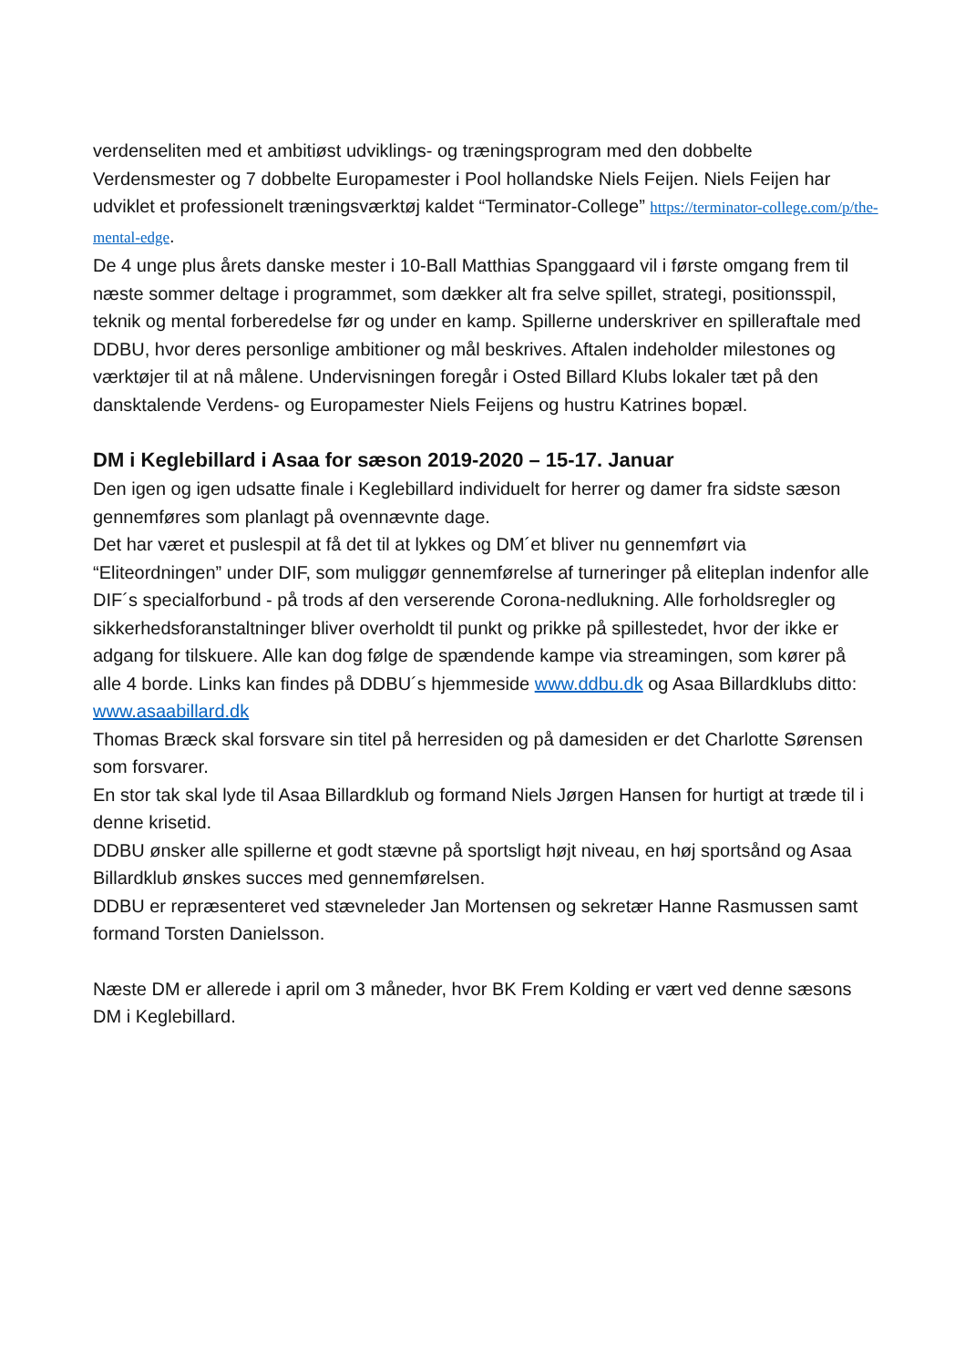verdenseliten med et ambitiøst udviklings- og træningsprogram med den dobbelte Verdensmester og 7 dobbelte Europamester i Pool hollandske Niels Feijen. Niels Feijen har udviklet et professionelt træningsværktøj kaldet “Terminator-College” https://terminator-college.com/p/the-mental-edge.
De 4 unge plus årets danske mester i 10-Ball Matthias Spanggaard vil i første omgang frem til næste sommer deltage i programmet, som dækker alt fra selve spillet, strategi, positionsspil, teknik og mental forberedelse før og under en kamp. Spillerne underskriver en spilleraftale med DDBU, hvor deres personlige ambitioner og mål beskrives. Aftalen indeholder milestones og værktøjer til at nå målene. Undervisningen foregår i Osted Billard Klubs lokaler tæt på den dansktalende Verdens- og Europamester Niels Feijens og hustru Katrines bopæl.
DM i Keglebillard i Asaa for sæson 2019-2020 – 15-17. Januar
Den igen og igen udsatte finale i Keglebillard individuelt for herrer og damer fra sidste sæson gennemføres som planlagt på ovennævnte dage.
Det har været et puslespil at få det til at lykkes og DM´et bliver nu gennemført via “Eliteordningen” under DIF, som muliggør gennemførelse af turneringer på eliteplan indenfor alle DIF´s specialforbund - på trods af den verserende Corona-nedlukning. Alle forholdsregler og sikkerhedsforanstaltninger bliver overholdt til punkt og prikke på spillestedet, hvor der ikke er adgang for tilskuere. Alle kan dog følge de spændende kampe via streamingen, som kører på alle 4 borde. Links kan findes på DDBU´s hjemmeside www.ddbu.dk og Asaa Billardklubs ditto: www.asaabillard.dk
Thomas Bræck skal forsvare sin titel på herresiden og på damesiden er det Charlotte Sørensen som forsvarer.
En stor tak skal lyde til Asaa Billardklub og formand Niels Jørgen Hansen for hurtigt at træde til i denne krisetid.
DDBU ønsker alle spillerne et godt stævne på sportsligt højt niveau, en høj sportsånd og Asaa Billardklub ønskes succes med gennemførelsen.
DDBU er repræsenteret ved stævneleder Jan Mortensen og sekretær Hanne Rasmussen samt formand Torsten Danielsson.
Næste DM er allerede i april om 3 måneder, hvor BK Frem Kolding er vært ved denne sæsons DM i Keglebillard.